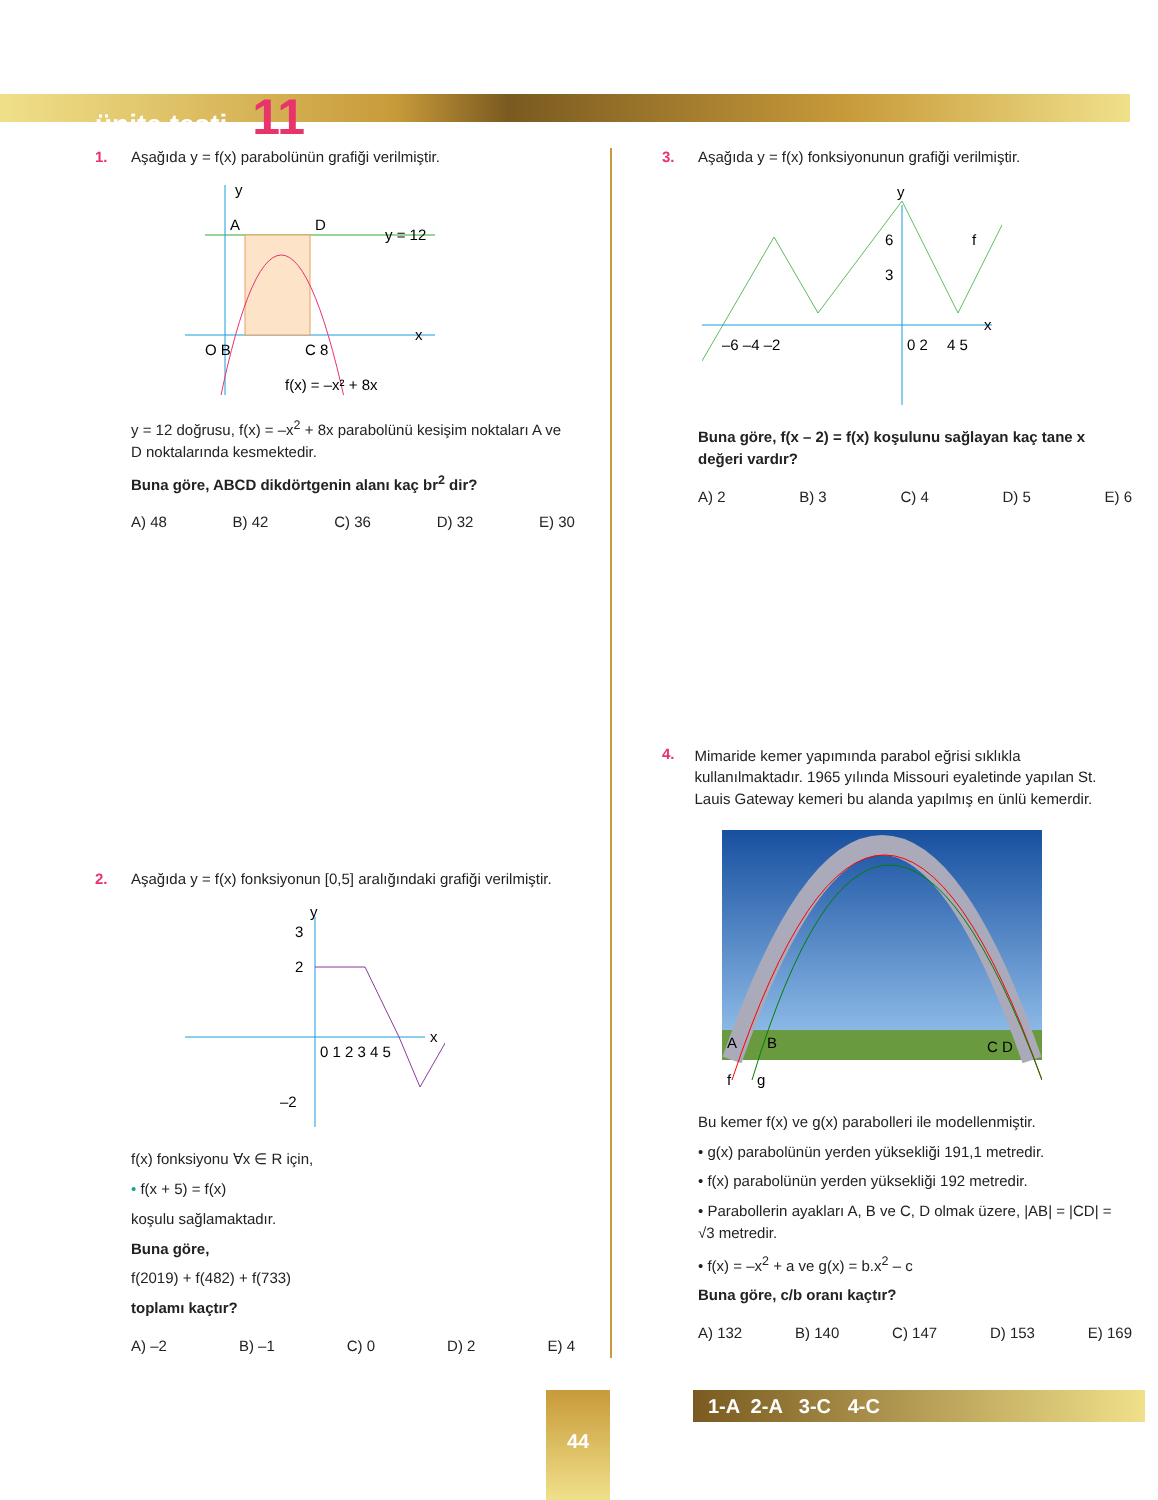ünite testi - 11
1. Aşağıda y = f(x) parabolünün grafiği verilmiştir.
y
A
D
y = 12
x
O B
C 8
f(x) = –x² + 8x
y = 12 doğrusu, f(x) = –x<sup>2</sup> + 8x parabolünü kesişim noktaları A ve D noktalarında kesmektedir.
Buna göre, ABCD dikdörtgenin alanı kaç br<sup>2</sup> dir?
A) 48 B) 42 C) 36 D) 32 E) 30
2. Aşağıda y = f(x) fonksiyonun [0,5] aralığındaki grafiği verilmiştir.
y
2
3
x
0 1 2 3 4 5
–2
f(x) fonksiyonu ∀x ∈ R için,
• f(x + 5) = f(x)
koşulu sağlamaktadır.
Buna göre,
f(2019) + f(482) + f(733)
toplamı kaçtır?
A) –2 B) –1 C) 0 D) 2 E) 4
3. Aşağıda y = f(x) fonksiyonunun grafiği verilmiştir.
y
6
3
x
–6 –4 –2
0 2
4 5
f
Buna göre, f(x – 2) = f(x) koşulunu sağlayan kaç tane x değeri vardır?
A) 2 B) 3 C) 4 D) 5 E) 6
4. Mimaride kemer yapımında parabol eğrisi sıklıkla kullanılmaktadır. 1965 yılında Missouri eyaletinde yapılan St. Lauis Gateway kemeri bu alanda yapılmış en ünlü kemerdir.
A
B
C D
f
g
Bu kemer f(x) ve g(x) parabolleri ile modellenmiştir.
• g(x) parabolünün yerden yüksekliği 191,1 metredir.
• f(x) parabolünün yerden yüksekliği 192 metredir.
• Parabollerin ayakları A, B ve C, D olmak üzere, |AB| = |CD| = √3 metredir.
• f(x) = –x<sup>2</sup> + a ve g(x) = b.x<sup>2</sup> – c
Buna göre, c/b oranı kaçtır?
A) 132 B) 140 C) 147 D) 153 E) 169
44 1-A 2-A 3-C 4-C